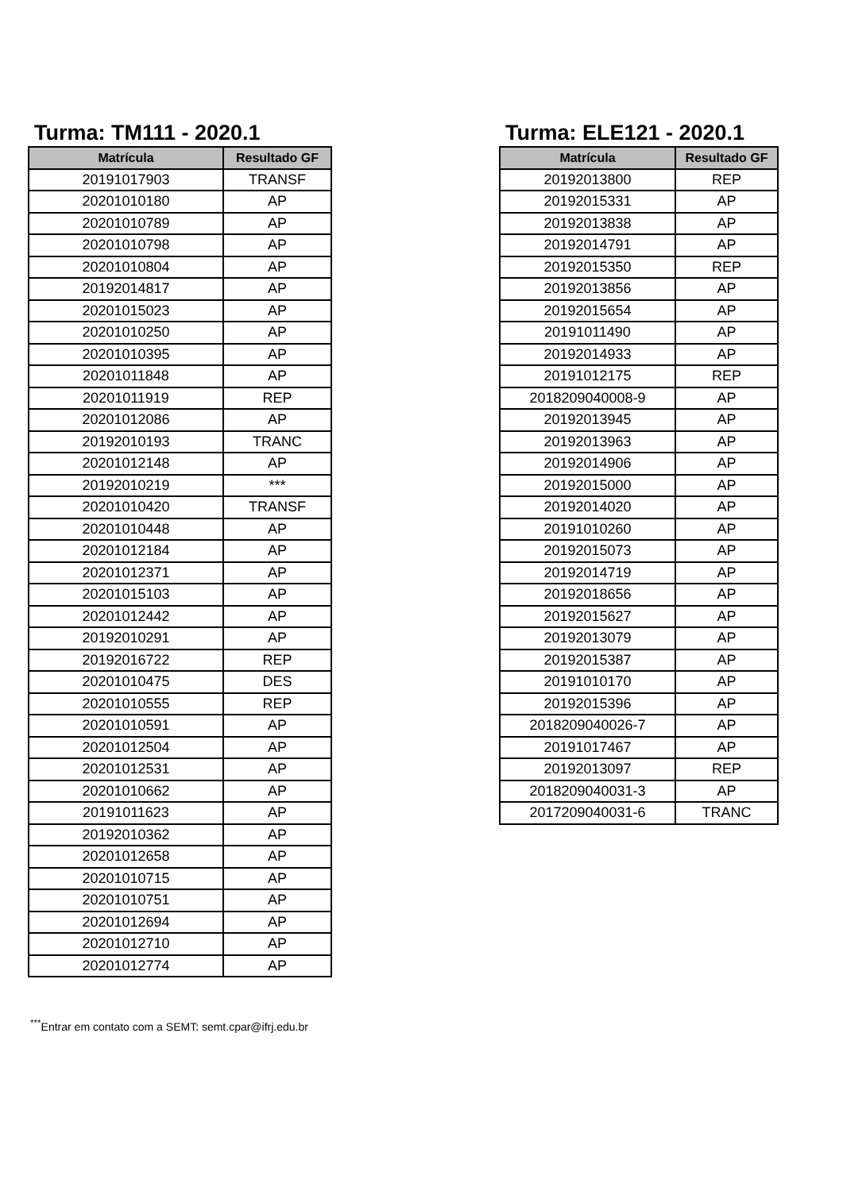Turma: TM111 - 2020.1
| Matrícula | Resultado GF |
| --- | --- |
| 20191017903 | TRANSF |
| 20201010180 | AP |
| 20201010789 | AP |
| 20201010798 | AP |
| 20201010804 | AP |
| 20192014817 | AP |
| 20201015023 | AP |
| 20201010250 | AP |
| 20201010395 | AP |
| 20201011848 | AP |
| 20201011919 | REP |
| 20201012086 | AP |
| 20192010193 | TRANC |
| 20201012148 | AP |
| 20192010219 | *** |
| 20201010420 | TRANSF |
| 20201010448 | AP |
| 20201012184 | AP |
| 20201012371 | AP |
| 20201015103 | AP |
| 20201012442 | AP |
| 20192010291 | AP |
| 20192016722 | REP |
| 20201010475 | DES |
| 20201010555 | REP |
| 20201010591 | AP |
| 20201012504 | AP |
| 20201012531 | AP |
| 20201010662 | AP |
| 20191011623 | AP |
| 20192010362 | AP |
| 20201012658 | AP |
| 20201010715 | AP |
| 20201010751 | AP |
| 20201012694 | AP |
| 20201012710 | AP |
| 20201012774 | AP |
Turma: ELE121 - 2020.1
| Matrícula | Resultado GF |
| --- | --- |
| 20192013800 | REP |
| 20192015331 | AP |
| 20192013838 | AP |
| 20192014791 | AP |
| 20192015350 | REP |
| 20192013856 | AP |
| 20192015654 | AP |
| 20191011490 | AP |
| 20192014933 | AP |
| 20191012175 | REP |
| 2018209040008-9 | AP |
| 20192013945 | AP |
| 20192013963 | AP |
| 20192014906 | AP |
| 20192015000 | AP |
| 20192014020 | AP |
| 20191010260 | AP |
| 20192015073 | AP |
| 20192014719 | AP |
| 20192018656 | AP |
| 20192015627 | AP |
| 20192013079 | AP |
| 20192015387 | AP |
| 20191010170 | AP |
| 20192015396 | AP |
| 2018209040026-7 | AP |
| 20191017467 | AP |
| 20192013097 | REP |
| 2018209040031-3 | AP |
| 2017209040031-6 | TRANC |
<sup>***</sup> Entrar em contato com a SEMT: semt.cpar@ifrj.edu.br